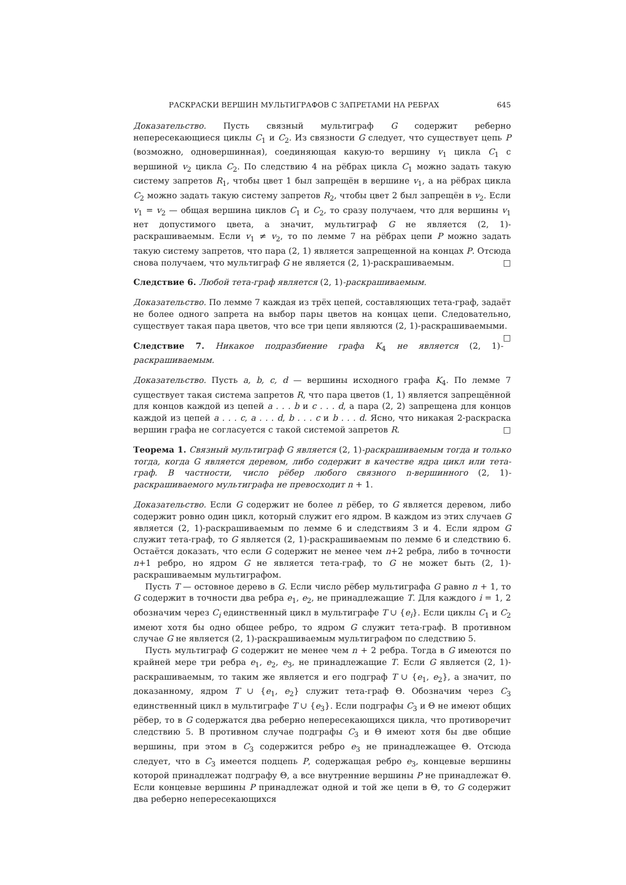РАСКРАСКИ ВЕРШИН МУЛЬТИГРАФОВ С ЗАПРЕТАМИ НА РЕБРАХ 645
Доказательство. Пусть связный мультиграф G содержит реберно непересекающиеся циклы C<sub>1</sub> и C<sub>2</sub>. Из связности G следует, что существует цепь P (возможно, одновершинная), соединяющая какую-то вершину v<sub>1</sub> цикла C<sub>1</sub> с вершиной v<sub>2</sub> цикла C<sub>2</sub>. По следствию 4 на рёбрах цикла C<sub>1</sub> можно задать такую систему запретов R<sub>1</sub>, чтобы цвет 1 был запрещён в вершине v<sub>1</sub>, а на рёбрах цикла C<sub>2</sub> можно задать такую систему запретов R<sub>2</sub>, чтобы цвет 2 был запрещён в v<sub>2</sub>. Если v<sub>1</sub> = v<sub>2</sub> — общая вершина циклов C<sub>1</sub> и C<sub>2</sub>, то сразу получаем, что для вершины v<sub>1</sub> нет допустимого цвета, а значит, мультиграф G не является (2, 1)-раскрашиваемым. Если v<sub>1</sub> ≠ v<sub>2</sub>, то по лемме 7 на рёбрах цепи P можно задать такую систему запретов, что пара (2, 1) является запрещенной на концах P. Отсюда снова получаем, что мультиграф G не является (2, 1)-раскрашиваемым. □
Следствие 6. Любой тета-граф является (2, 1)-раскрашиваемым.
Доказательство. По лемме 7 каждая из трёх цепей, составляющих тета-граф, задаёт не более одного запрета на выбор пары цветов на концах цепи. Следовательно, существует такая пара цветов, что все три цепи являются (2, 1)-раскрашиваемыми. □
Следствие 7. Никакое подразбиение графа K<sub>4</sub> не является (2, 1)-раскрашиваемым.
Доказательство. Пусть a, b, c, d — вершины исходного графа K<sub>4</sub>. По лемме 7 существует такая система запретов R, что пара цветов (1, 1) является запрещённой для концов каждой из цепей a . . . b и c . . . d, а пара (2, 2) запрещена для концов каждой из цепей a . . . c, a . . . d, b . . . c и b . . . d. Ясно, что никакая 2-раскраска вершин графа не согласуется с такой системой запретов R. □
Теорема 1. Связный мультиграф G является (2, 1)-раскрашиваемым тогда и только тогда, когда G является деревом, либо содержит в качестве ядра цикл или тета-граф. В частности, число рёбер любого связного n-вершинного (2, 1)-раскрашиваемого мультиграфа не превосходит n + 1.
Доказательство. Если G содержит не более n рёбер, то G является деревом, либо содержит ровно один цикл, который служит его ядром. В каждом из этих случаев G является (2, 1)-раскрашиваемым по лемме 6 и следствиям 3 и 4. Если ядром G служит тета-граф, то G является (2, 1)-раскрашиваемым по лемме 6 и следствию 6. Остаётся доказать, что если G содержит не менее чем n+2 ребра, либо в точности n+1 ребро, но ядром G не является тета-граф, то G не может быть (2, 1)-раскрашиваемым мультиграфом.
Пусть T — остовное дерево в G. Если число рёбер мультиграфа G равно n + 1, то G содержит в точности два ребра e<sub>1</sub>, e<sub>2</sub>, не принадлежащие T. Для каждого i = 1, 2 обозначим через C<sub>i</sub> единственный цикл в мультиграфе T ∪ {e<sub>i</sub>}. Если циклы C<sub>1</sub> и C<sub>2</sub> имеют хотя бы одно общее ребро, то ядром G служит тета-граф. В противном случае G не является (2, 1)-раскрашиваемым мультиграфом по следствию 5.
Пусть мультиграф G содержит не менее чем n + 2 ребра. Тогда в G имеются по крайней мере три ребра e<sub>1</sub>, e<sub>2</sub>, e<sub>3</sub>, не принадлежащие T. Если G является (2, 1)-раскрашиваемым, то таким же является и его подграф T ∪ {e<sub>1</sub>, e<sub>2</sub>}, а значит, по доказанному, ядром T ∪ {e<sub>1</sub>, e<sub>2</sub>} служит тета-граф Θ. Обозначим через C<sub>3</sub> единственный цикл в мультиграфе T ∪ {e<sub>3</sub>}. Если подграфы C<sub>3</sub> и Θ не имеют общих рёбер, то в G содержатся два реберно непересекающихся цикла, что противоречит следствию 5. В противном случае подграфы C<sub>3</sub> и Θ имеют хотя бы две общие вершины, при этом в C<sub>3</sub> содержится ребро e<sub>3</sub> не принадлежащее Θ. Отсюда следует, что в C<sub>3</sub> имеется подцепь P, содержащая ребро e<sub>3</sub>, концевые вершины которой принадлежат подграфу Θ, а все внутренние вершины P не принадлежат Θ. Если концевые вершины P принадлежат одной и той же цепи в Θ, то G содержит два реберно непересекающихся